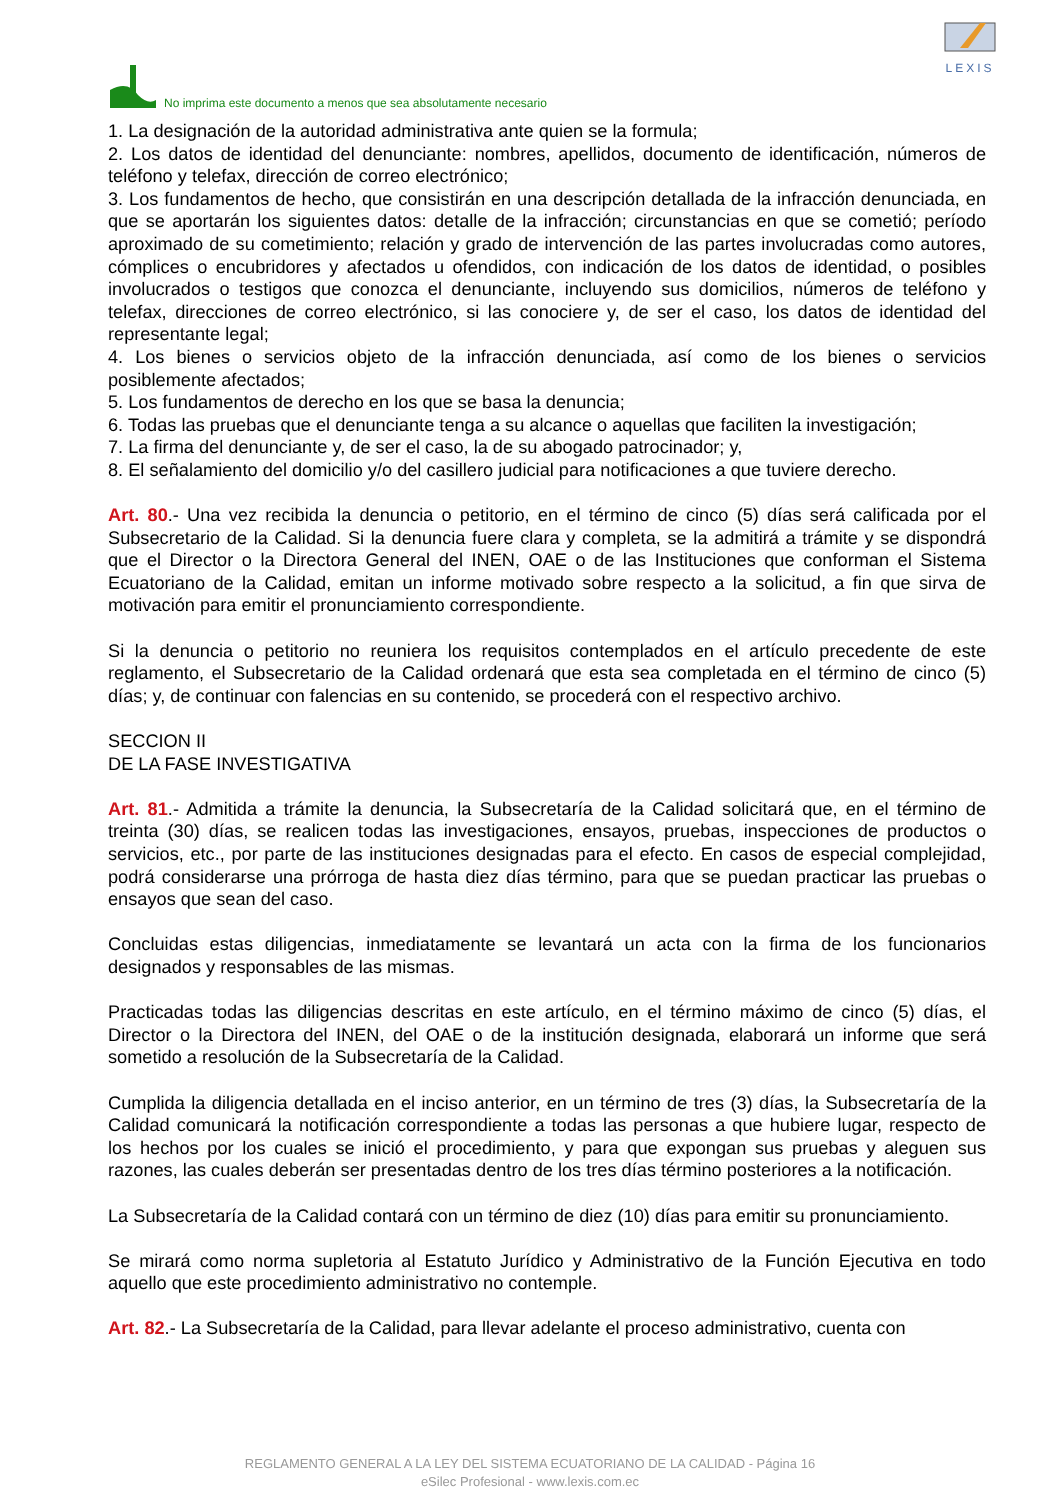No imprima este documento a menos que sea absolutamente necesario
LEXIS
1. La designación de la autoridad administrativa ante quien se la formula;
2. Los datos de identidad del denunciante: nombres, apellidos, documento de identificación, números de teléfono y telefax, dirección de correo electrónico;
3. Los fundamentos de hecho, que consistirán en una descripción detallada de la infracción denunciada, en que se aportarán los siguientes datos: detalle de la infracción; circunstancias en que se cometió; período aproximado de su cometimiento; relación y grado de intervención de las partes involucradas como autores, cómplices o encubridores y afectados u ofendidos, con indicación de los datos de identidad, o posibles involucrados o testigos que conozca el denunciante, incluyendo sus domicilios, números de teléfono y telefax, direcciones de correo electrónico, si las conociere y, de ser el caso, los datos de identidad del representante legal;
4. Los bienes o servicios objeto de la infracción denunciada, así como de los bienes o servicios posiblemente afectados;
5. Los fundamentos de derecho en los que se basa la denuncia;
6. Todas las pruebas que el denunciante tenga a su alcance o aquellas que faciliten la investigación;
7. La firma del denunciante y, de ser el caso, la de su abogado patrocinador; y,
8. El señalamiento del domicilio y/o del casillero judicial para notificaciones a que tuviere derecho.
Art. 80.- Una vez recibida la denuncia o petitorio, en el término de cinco (5) días será calificada por el Subsecretario de la Calidad. Si la denuncia fuere clara y completa, se la admitirá a trámite y se dispondrá que el Director o la Directora General del INEN, OAE o de las Instituciones que conforman el Sistema Ecuatoriano de la Calidad, emitan un informe motivado sobre respecto a la solicitud, a fin que sirva de motivación para emitir el pronunciamiento correspondiente.
Si la denuncia o petitorio no reuniera los requisitos contemplados en el artículo precedente de este reglamento, el Subsecretario de la Calidad ordenará que esta sea completada en el término de cinco (5) días; y, de continuar con falencias en su contenido, se procederá con el respectivo archivo.
SECCION II
DE LA FASE INVESTIGATIVA
Art. 81.- Admitida a trámite la denuncia, la Subsecretaría de la Calidad solicitará que, en el término de treinta (30) días, se realicen todas las investigaciones, ensayos, pruebas, inspecciones de productos o servicios, etc., por parte de las instituciones designadas para el efecto. En casos de especial complejidad, podrá considerarse una prórroga de hasta diez días término, para que se puedan practicar las pruebas o ensayos que sean del caso.
Concluidas estas diligencias, inmediatamente se levantará un acta con la firma de los funcionarios designados y responsables de las mismas.
Practicadas todas las diligencias descritas en este artículo, en el término máximo de cinco (5) días, el Director o la Directora del INEN, del OAE o de la institución designada, elaborará un informe que será sometido a resolución de la Subsecretaría de la Calidad.
Cumplida la diligencia detallada en el inciso anterior, en un término de tres (3) días, la Subsecretaría de la Calidad comunicará la notificación correspondiente a todas las personas a que hubiere lugar, respecto de los hechos por los cuales se inició el procedimiento, y para que expongan sus pruebas y aleguen sus razones, las cuales deberán ser presentadas dentro de los tres días término posteriores a la notificación.
La Subsecretaría de la Calidad contará con un término de diez (10) días para emitir su pronunciamiento.
Se mirará como norma supletoria al Estatuto Jurídico y Administrativo de la Función Ejecutiva en todo aquello que este procedimiento administrativo no contemple.
Art. 82.- La Subsecretaría de la Calidad, para llevar adelante el proceso administrativo, cuenta con
REGLAMENTO GENERAL A LA LEY DEL SISTEMA ECUATORIANO DE LA CALIDAD - Página 16
eSilec Profesional - www.lexis.com.ec